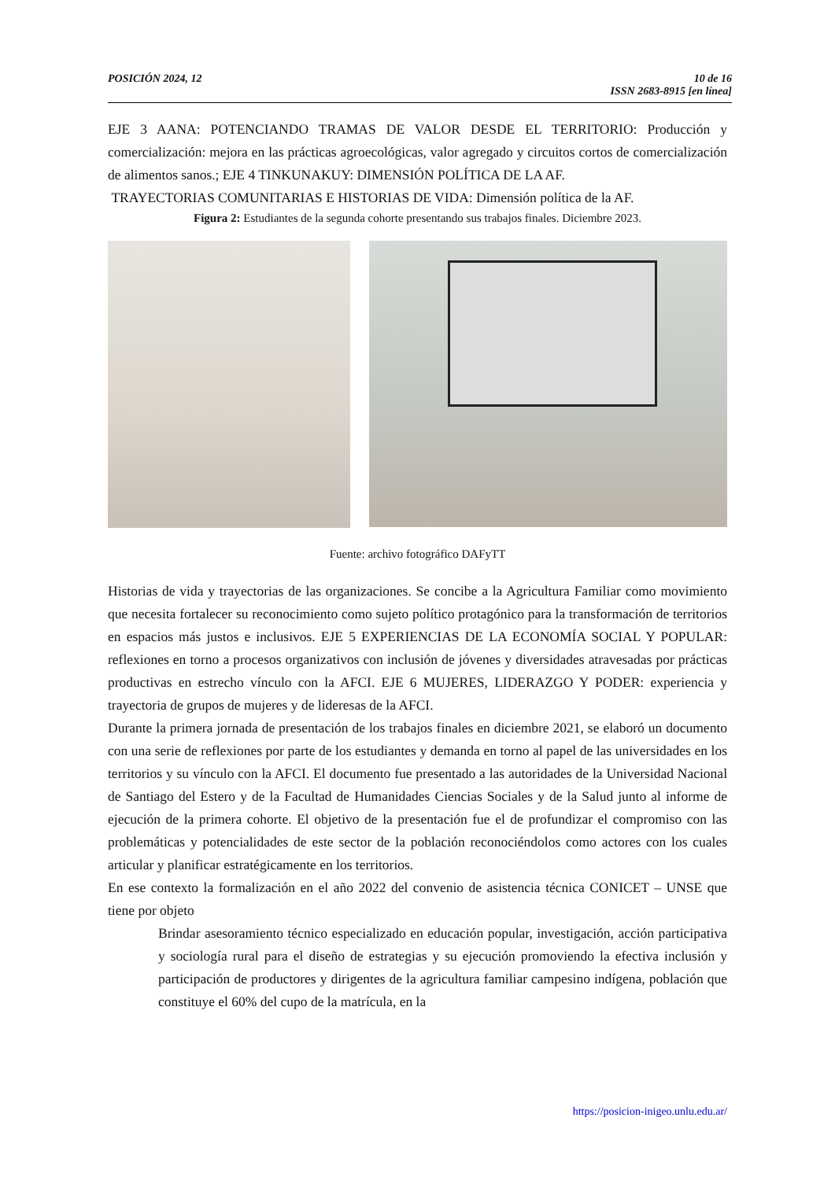POSICIÓN 2024, 12 10 de 16
ISSN 2683-8915 [en línea]
EJE 3 AANA: POTENCIANDO TRAMAS DE VALOR DESDE EL TERRITORIO: Producción y comercialización: mejora en las prácticas agroecológicas, valor agregado y circuitos cortos de comercialización de alimentos sanos.; EJE 4 TINKUNAKUY: DIMENSIÓN POLÍTICA DE LA AF.
TRAYECTORIAS COMUNITARIAS E HISTORIAS DE VIDA: Dimensión política de la AF.
Figura 2: Estudiantes de la segunda cohorte presentando sus trabajos finales. Diciembre 2023.
Fuente: archivo fotográfico DAFyTT
Historias de vida y trayectorias de las organizaciones. Se concibe a la Agricultura Familiar como movimiento que necesita fortalecer su reconocimiento como sujeto político protagónico para la transformación de territorios en espacios más justos e inclusivos. EJE 5 EXPERIENCIAS DE LA ECONOMÍA SOCIAL Y POPULAR: reflexiones en torno a procesos organizativos con inclusión de jóvenes y diversidades atravesadas por prácticas productivas en estrecho vínculo con la AFCI. EJE 6 MUJERES, LIDERAZGO Y PODER: experiencia y trayectoria de grupos de mujeres y de lideresas de la AFCI.
Durante la primera jornada de presentación de los trabajos finales en diciembre 2021, se elaboró un documento con una serie de reflexiones por parte de los estudiantes y demanda en torno al papel de las universidades en los territorios y su vínculo con la AFCI. El documento fue presentado a las autoridades de la Universidad Nacional de Santiago del Estero y de la Facultad de Humanidades Ciencias Sociales y de la Salud junto al informe de ejecución de la primera cohorte. El objetivo de la presentación fue el de profundizar el compromiso con las problemáticas y potencialidades de este sector de la población reconociéndolos como actores con los cuales articular y planificar estratégicamente en los territorios.
En ese contexto la formalización en el año 2022 del convenio de asistencia técnica CONICET – UNSE que tiene por objeto
Brindar asesoramiento técnico especializado en educación popular, investigación, acción participativa y sociología rural para el diseño de estrategias y su ejecución promoviendo la efectiva inclusión y participación de productores y dirigentes de la agricultura familiar campesino indígena, población que constituye el 60% del cupo de la matrícula, en la
https://posicion-inigeo.unlu.edu.ar/